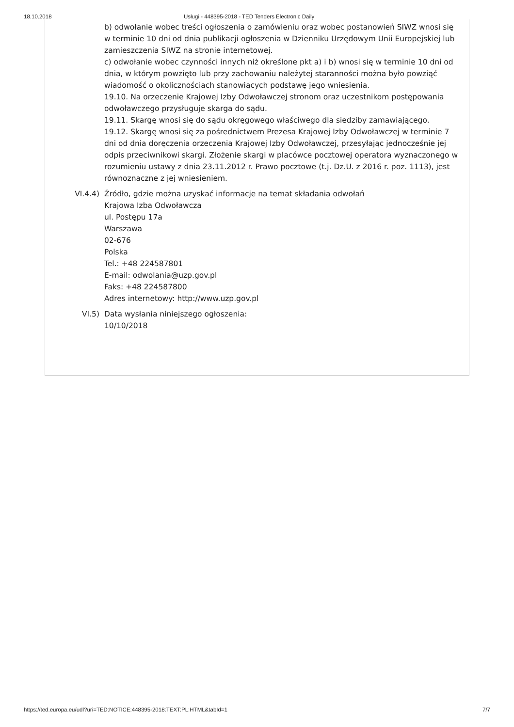18.10.2018 Usługi - 448395-2018 - TED Tenders Electronic Daily
b) odwołanie wobec treści ogłoszenia o zamówieniu oraz wobec postanowień SIWZ wnosi się w terminie 10 dni od dnia publikacji ogłoszenia w Dzienniku Urzędowym Unii Europejskiej lub zamieszczenia SIWZ na stronie internetowej.
c) odwołanie wobec czynności innych niż określone pkt a) i b) wnosi się w terminie 10 dni od dnia, w którym powzięto lub przy zachowaniu należytej staranności można było powziąć wiadomość o okolicznościach stanowiących podstawę jego wniesienia.
19.10. Na orzeczenie Krajowej Izby Odwoławczej stronom oraz uczestnikom postępowania odwoławczego przysługuje skarga do sądu.
19.11. Skargę wnosi się do sądu okręgowego właściwego dla siedziby zamawiającego.
19.12. Skargę wnosi się za pośrednictwem Prezesa Krajowej Izby Odwoławczej w terminie 7 dni od dnia doręczenia orzeczenia Krajowej Izby Odwoławczej, przesyłając jednocześnie jej odpis przeciwnikowi skargi. Złożenie skargi w placówce pocztowej operatora wyznaczonego w rozumieniu ustawy z dnia 23.11.2012 r. Prawo pocztowe (t.j. Dz.U. z 2016 r. poz. 1113), jest równoznaczne z jej wniesieniem.
VI.4.4) Źródło, gdzie można uzyskać informacje na temat składania odwołań
Krajowa Izba Odwoławcza
ul. Postępu 17a
Warszawa
02-676
Polska
Tel.: +48 224587801
E-mail: odwolania@uzp.gov.pl
Faks: +48 224587800
Adres internetowy: http://www.uzp.gov.pl
VI.5) Data wysłania niniejszego ogłoszenia:
10/10/2018
https://ted.europa.eu/udl?uri=TED:NOTICE:448395-2018:TEXT:PL:HTML&tabId=1 7/7